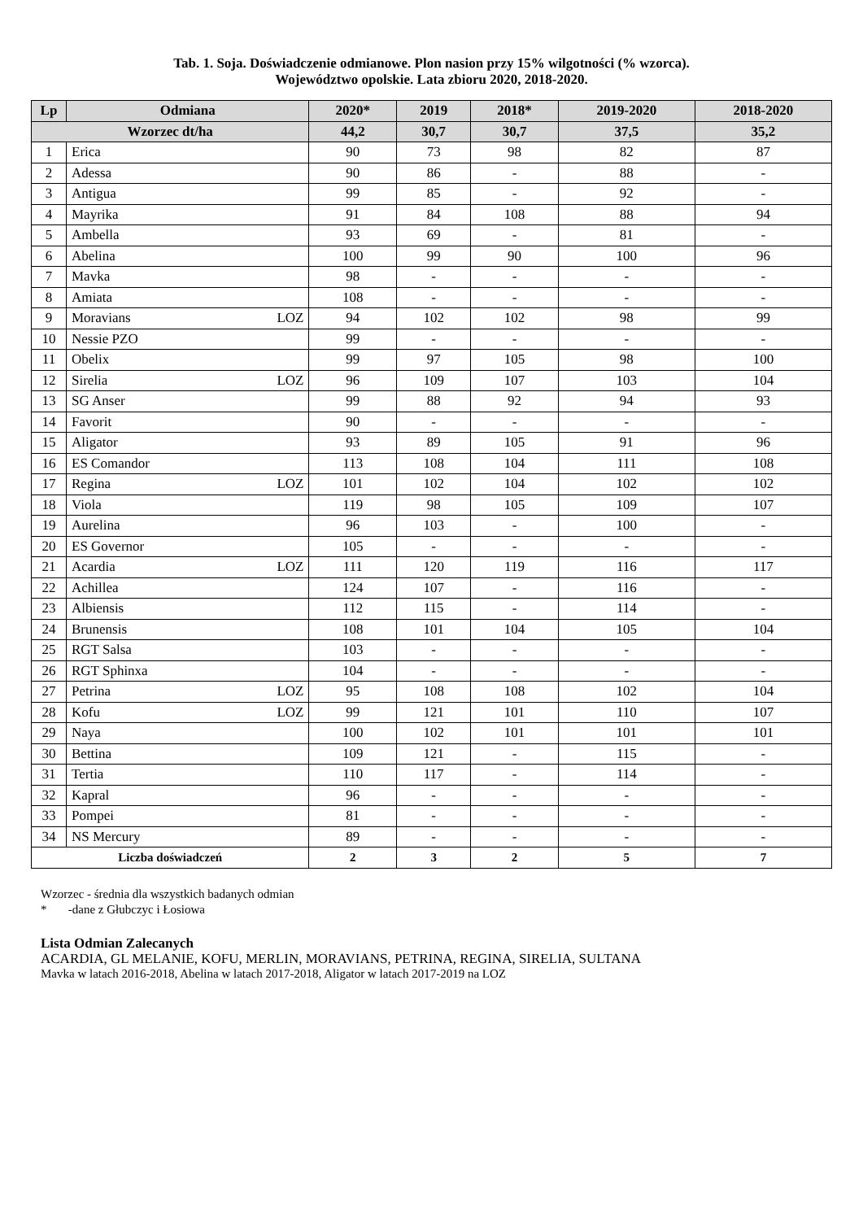Tab. 1. Soja. Doświadczenie odmianowe. Plon nasion przy 15% wilgotności (% wzorca).
Województwo opolskie. Lata zbioru 2020, 2018-2020.
| Lp | Odmiana | | 2020* | 2019 | 2018* | 2019-2020 | 2018-2020 |
| --- | --- | --- | --- | --- | --- | --- | --- |
| Wzorzec dt/ha | | | 44,2 | 30,7 | 30,7 | 37,5 | 35,2 |
| 1 | Erica | | 90 | 73 | 98 | 82 | 87 |
| 2 | Adessa | | 90 | 86 | - | 88 | - |
| 3 | Antigua | | 99 | 85 | - | 92 | - |
| 4 | Mayrika | | 91 | 84 | 108 | 88 | 94 |
| 5 | Ambella | | 93 | 69 | - | 81 | - |
| 6 | Abelina | | 100 | 99 | 90 | 100 | 96 |
| 7 | Mavka | | 98 | - | - | - | - |
| 8 | Amiata | | 108 | - | - | - | - |
| 9 | Moravians | LOZ | 94 | 102 | 102 | 98 | 99 |
| 10 | Nessie PZO | | 99 | - | - | - | - |
| 11 | Obelix | | 99 | 97 | 105 | 98 | 100 |
| 12 | Sirelia | LOZ | 96 | 109 | 107 | 103 | 104 |
| 13 | SG Anser | | 99 | 88 | 92 | 94 | 93 |
| 14 | Favorit | | 90 | - | - | - | - |
| 15 | Aligator | | 93 | 89 | 105 | 91 | 96 |
| 16 | ES Comandor | | 113 | 108 | 104 | 111 | 108 |
| 17 | Regina | LOZ | 101 | 102 | 104 | 102 | 102 |
| 18 | Viola | | 119 | 98 | 105 | 109 | 107 |
| 19 | Aurelina | | 96 | 103 | - | 100 | - |
| 20 | ES Governor | | 105 | - | - | - | - |
| 21 | Acardia | LOZ | 111 | 120 | 119 | 116 | 117 |
| 22 | Achillea | | 124 | 107 | - | 116 | - |
| 23 | Albiensis | | 112 | 115 | - | 114 | - |
| 24 | Brunensis | | 108 | 101 | 104 | 105 | 104 |
| 25 | RGT Salsa | | 103 | - | - | - | - |
| 26 | RGT Sphinxa | | 104 | - | - | - | - |
| 27 | Petrina | LOZ | 95 | 108 | 108 | 102 | 104 |
| 28 | Kofu | LOZ | 99 | 121 | 101 | 110 | 107 |
| 29 | Naya | | 100 | 102 | 101 | 101 | 101 |
| 30 | Bettina | | 109 | 121 | - | 115 | - |
| 31 | Tertia | | 110 | 117 | - | 114 | - |
| 32 | Kapral | | 96 | - | - | - | - |
| 33 | Pompei | | 81 | - | - | - | - |
| 34 | NS Mercury | | 89 | - | - | - | - |
| Liczba doświadczeń | | | 2 | 3 | 2 | 5 | 7 |
Wzorzec - średnia dla wszystkich badanych odmian
* -dane z Głubczyc i Łosiowa
Lista Odmian Zalecanych
ACARDIA, GL MELANIE, KOFU, MERLIN, MORAVIANS, PETRINA, REGINA, SIRELIA, SULTANA
Mavka w latach 2016-2018, Abelina w latach 2017-2018, Aligator w latach 2017-2019 na LOZ